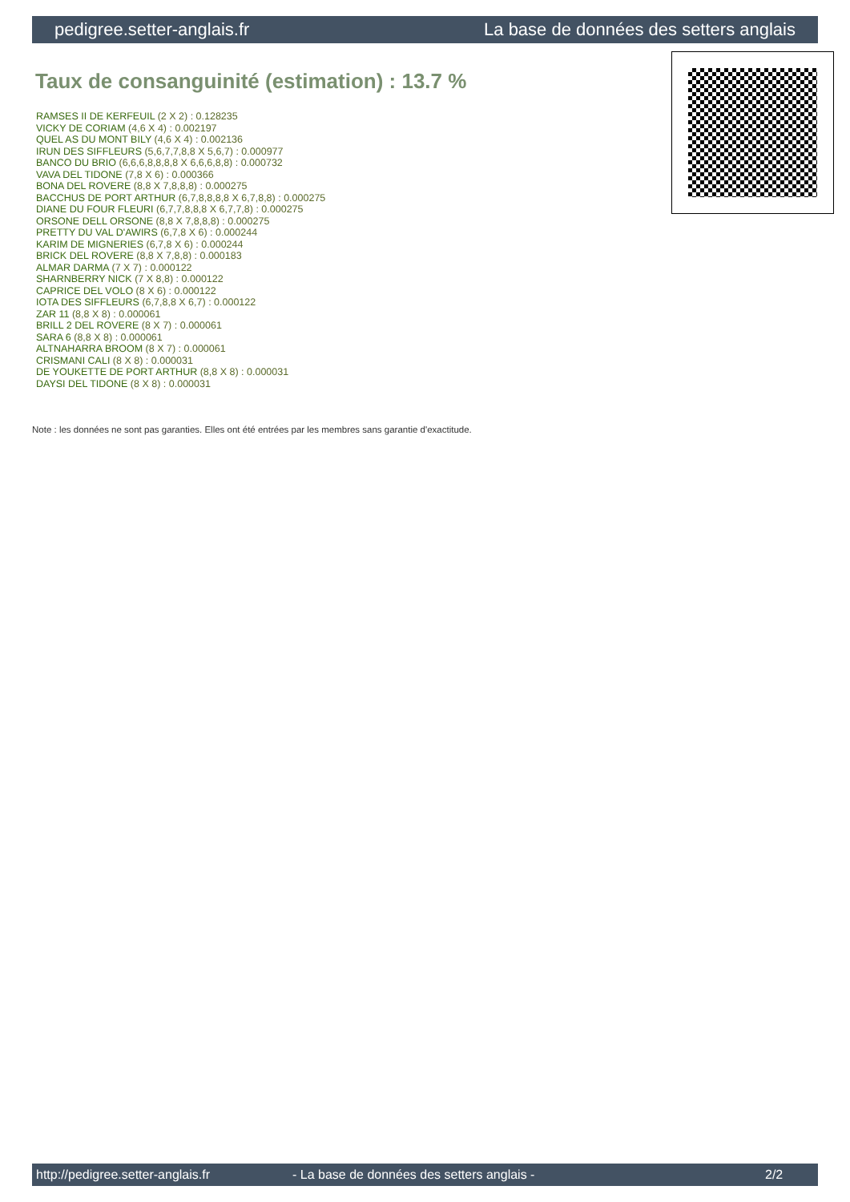pedigree.setter-anglais.fr La base de données des setters anglais
Taux de consanguinité (estimation) : 13.7 %
RAMSES II DE KERFEUIL (2 X 2) : 0.128235
VICKY DE CORIAM (4,6 X 4) : 0.002197
QUEL AS DU MONT BILY (4,6 X 4) : 0.002136
IRUN DES SIFFLEURS (5,6,7,7,8,8 X 5,6,7) : 0.000977
BANCO DU BRIO (6,6,6,8,8,8,8 X 6,6,6,8,8) : 0.000732
VAVA DEL TIDONE (7,8 X 6) : 0.000366
BONA DEL ROVERE (8,8 X 7,8,8,8) : 0.000275
BACCHUS DE PORT ARTHUR (6,7,8,8,8,8 X 6,7,8,8) : 0.000275
DIANE DU FOUR FLEURI (6,7,7,8,8,8 X 6,7,7,8) : 0.000275
ORSONE DELL ORSONE (8,8 X 7,8,8,8) : 0.000275
PRETTY DU VAL D'AWIRS (6,7,8 X 6) : 0.000244
KARIM DE MIGNERIES (6,7,8 X 6) : 0.000244
BRICK DEL ROVERE (8,8 X 7,8,8) : 0.000183
ALMAR DARMA (7 X 7) : 0.000122
SHARNBERRY NICK (7 X 8,8) : 0.000122
CAPRICE DEL VOLO (8 X 6) : 0.000122
IOTA DES SIFFLEURS (6,7,8,8 X 6,7) : 0.000122
ZAR 11 (8,8 X 8) : 0.000061
BRILL 2 DEL ROVERE (8 X 7) : 0.000061
SARA 6 (8,8 X 8) : 0.000061
ALTNAHARRA BROOM (8 X 7) : 0.000061
CRISMANI CALI (8 X 8) : 0.000031
DE YOUKETTE DE PORT ARTHUR (8,8 X 8) : 0.000031
DAYSI DEL TIDONE (8 X 8) : 0.000031
Note : les données ne sont pas garanties. Elles ont été entrées par les membres sans garantie d'exactitude.
http://pedigree.setter-anglais.fr - La base de données des setters anglais - 2/2